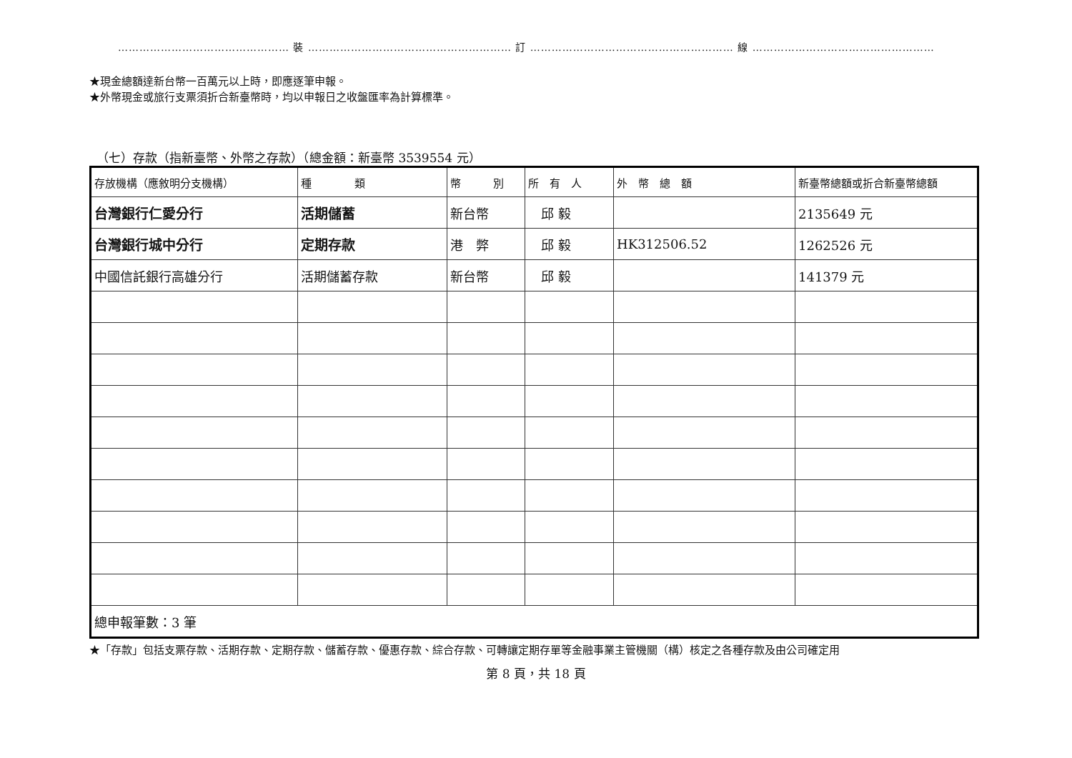………………………………………… 裝 ………………………………………………… 訂 ………………………………………………… 線 ……………………………………………
★現金總額達新台幣一百萬元以上時，即應逐筆申報。
★外幣現金或旅行支票須折合新臺幣時，均以申報日之收盤匯率為計算標準。
（七）存款（指新臺幣、外幣之存款）（總金額：新臺幣 3539554 元）
| 存放機構（應敘明分支機構） | 種 類 | 幣 別 | 所 有 人 | 外 幣 總 額 | 新臺幣總額或折合新臺幣總額 |
| --- | --- | --- | --- | --- | --- |
| 台灣銀行仁愛分行 | 活期儲蓄 | 新台幣 | 邱 毅 | | 2135649 元 |
| 台灣銀行城中分行 | 定期存款 | 港 弊 | 邱 毅 | HK312506.52 | 1262526 元 |
| 中國信託銀行高雄分行 | 活期儲蓄存款 | 新台幣 | 邱 毅 | | 141379 元 |
| 總申報筆數：3 筆 | | | | | |
★「存款」包括支票存款、活期存款、定期存款、儲蓄存款、優惠存款、綜合存款、可轉讓定期存單等金融事業主管機關（構）核定之各種存款及由公司確定用
第 8 頁，共 18 頁